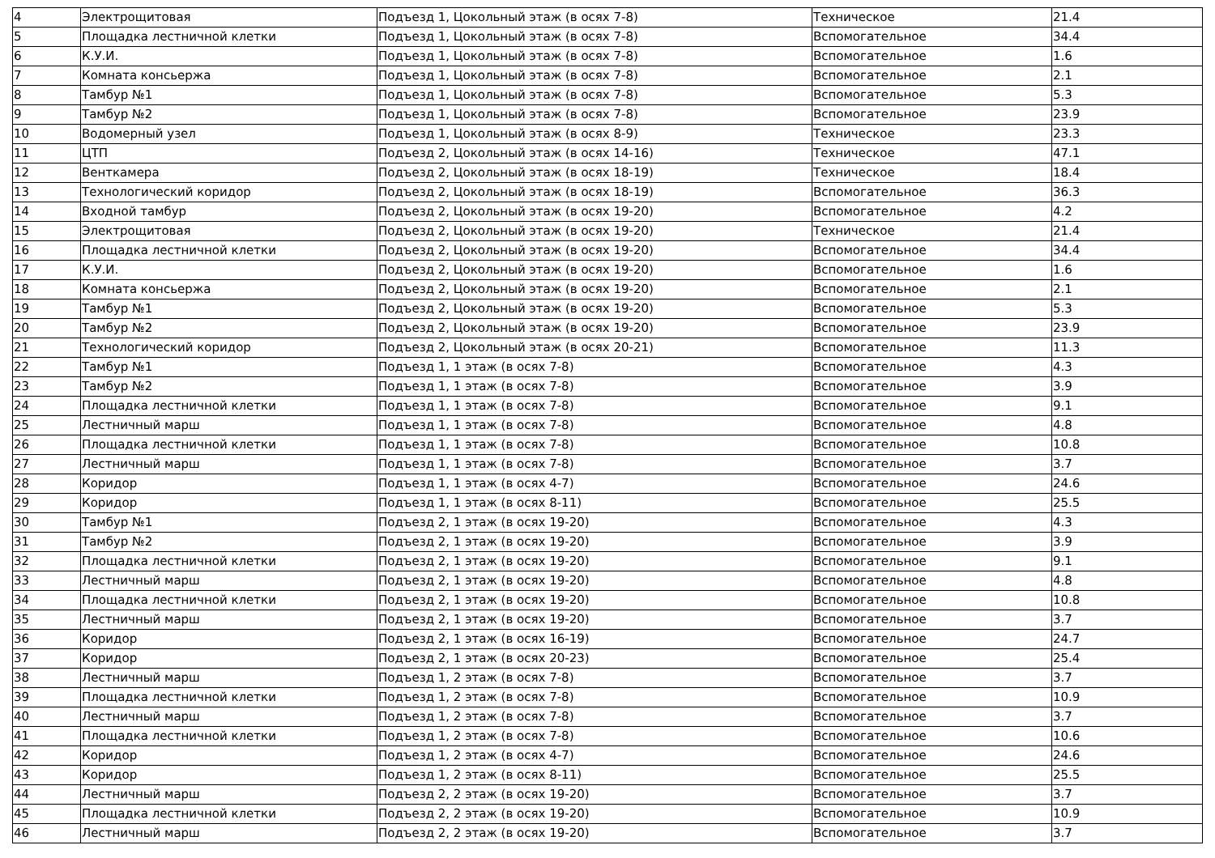| 4 | Электрощитовая | Подъезд 1, Цокольный этаж (в осях 7-8) | Техническое | 21.4 |
| 5 | Площадка лестничной клетки | Подъезд 1, Цокольный этаж (в осях 7-8) | Вспомогательное | 34.4 |
| 6 | К.У.И. | Подъезд 1, Цокольный этаж (в осях 7-8) | Вспомогательное | 1.6 |
| 7 | Комната консьержа | Подъезд 1, Цокольный этаж (в осях 7-8) | Вспомогательное | 2.1 |
| 8 | Тамбур №1 | Подъезд 1, Цокольный этаж (в осях 7-8) | Вспомогательное | 5.3 |
| 9 | Тамбур №2 | Подъезд 1, Цокольный этаж (в осях 7-8) | Вспомогательное | 23.9 |
| 10 | Водомерный узел | Подъезд 1, Цокольный этаж (в осях 8-9) | Техническое | 23.3 |
| 11 | ЦТП | Подъезд 2, Цокольный этаж (в осях 14-16) | Техническое | 47.1 |
| 12 | Венткамера | Подъезд 2, Цокольный этаж (в осях 18-19) | Техническое | 18.4 |
| 13 | Технологический коридор | Подъезд 2, Цокольный этаж (в осях 18-19) | Вспомогательное | 36.3 |
| 14 | Входной тамбур | Подъезд 2, Цокольный этаж (в осях 19-20) | Вспомогательное | 4.2 |
| 15 | Электрощитовая | Подъезд 2, Цокольный этаж (в осях 19-20) | Техническое | 21.4 |
| 16 | Площадка лестничной клетки | Подъезд 2, Цокольный этаж (в осях 19-20) | Вспомогательное | 34.4 |
| 17 | К.У.И. | Подъезд 2, Цокольный этаж (в осях 19-20) | Вспомогательное | 1.6 |
| 18 | Комната консьержа | Подъезд 2, Цокольный этаж (в осях 19-20) | Вспомогательное | 2.1 |
| 19 | Тамбур №1 | Подъезд 2, Цокольный этаж (в осях 19-20) | Вспомогательное | 5.3 |
| 20 | Тамбур №2 | Подъезд 2, Цокольный этаж (в осях 19-20) | Вспомогательное | 23.9 |
| 21 | Технологический коридор | Подъезд 2, Цокольный этаж (в осях 20-21) | Вспомогательное | 11.3 |
| 22 | Тамбур №1 | Подъезд 1, 1 этаж (в осях 7-8) | Вспомогательное | 4.3 |
| 23 | Тамбур №2 | Подъезд 1, 1 этаж (в осях 7-8) | Вспомогательное | 3.9 |
| 24 | Площадка лестничной клетки | Подъезд 1, 1 этаж (в осях 7-8) | Вспомогательное | 9.1 |
| 25 | Лестничный марш | Подъезд 1, 1 этаж (в осях 7-8) | Вспомогательное | 4.8 |
| 26 | Площадка лестничной клетки | Подъезд 1, 1 этаж (в осях 7-8) | Вспомогательное | 10.8 |
| 27 | Лестничный марш | Подъезд 1, 1 этаж (в осях 7-8) | Вспомогательное | 3.7 |
| 28 | Коридор | Подъезд 1, 1 этаж (в осях 4-7) | Вспомогательное | 24.6 |
| 29 | Коридор | Подъезд 1, 1 этаж (в осях 8-11) | Вспомогательное | 25.5 |
| 30 | Тамбур №1 | Подъезд 2, 1 этаж (в осях 19-20) | Вспомогательное | 4.3 |
| 31 | Тамбур №2 | Подъезд 2, 1 этаж (в осях 19-20) | Вспомогательное | 3.9 |
| 32 | Площадка лестничной клетки | Подъезд 2, 1 этаж (в осях 19-20) | Вспомогательное | 9.1 |
| 33 | Лестничный марш | Подъезд 2, 1 этаж (в осях 19-20) | Вспомогательное | 4.8 |
| 34 | Площадка лестничной клетки | Подъезд 2, 1 этаж (в осях 19-20) | Вспомогательное | 10.8 |
| 35 | Лестничный марш | Подъезд 2, 1 этаж (в осях 19-20) | Вспомогательное | 3.7 |
| 36 | Коридор | Подъезд 2, 1 этаж (в осях 16-19) | Вспомогательное | 24.7 |
| 37 | Коридор | Подъезд 2, 1 этаж (в осях 20-23) | Вспомогательное | 25.4 |
| 38 | Лестничный марш | Подъезд 1, 2 этаж (в осях 7-8) | Вспомогательное | 3.7 |
| 39 | Площадка лестничной клетки | Подъезд 1, 2 этаж (в осях 7-8) | Вспомогательное | 10.9 |
| 40 | Лестничный марш | Подъезд 1, 2 этаж (в осях 7-8) | Вспомогательное | 3.7 |
| 41 | Площадка лестничной клетки | Подъезд 1, 2 этаж (в осях 7-8) | Вспомогательное | 10.6 |
| 42 | Коридор | Подъезд 1, 2 этаж (в осях 4-7) | Вспомогательное | 24.6 |
| 43 | Коридор | Подъезд 1, 2 этаж (в осях 8-11) | Вспомогательное | 25.5 |
| 44 | Лестничный марш | Подъезд 2, 2 этаж (в осях 19-20) | Вспомогательное | 3.7 |
| 45 | Площадка лестничной клетки | Подъезд 2, 2 этаж (в осях 19-20) | Вспомогательное | 10.9 |
| 46 | Лестничный марш | Подъезд 2, 2 этаж (в осях 19-20) | Вспомогательное | 3.7 |